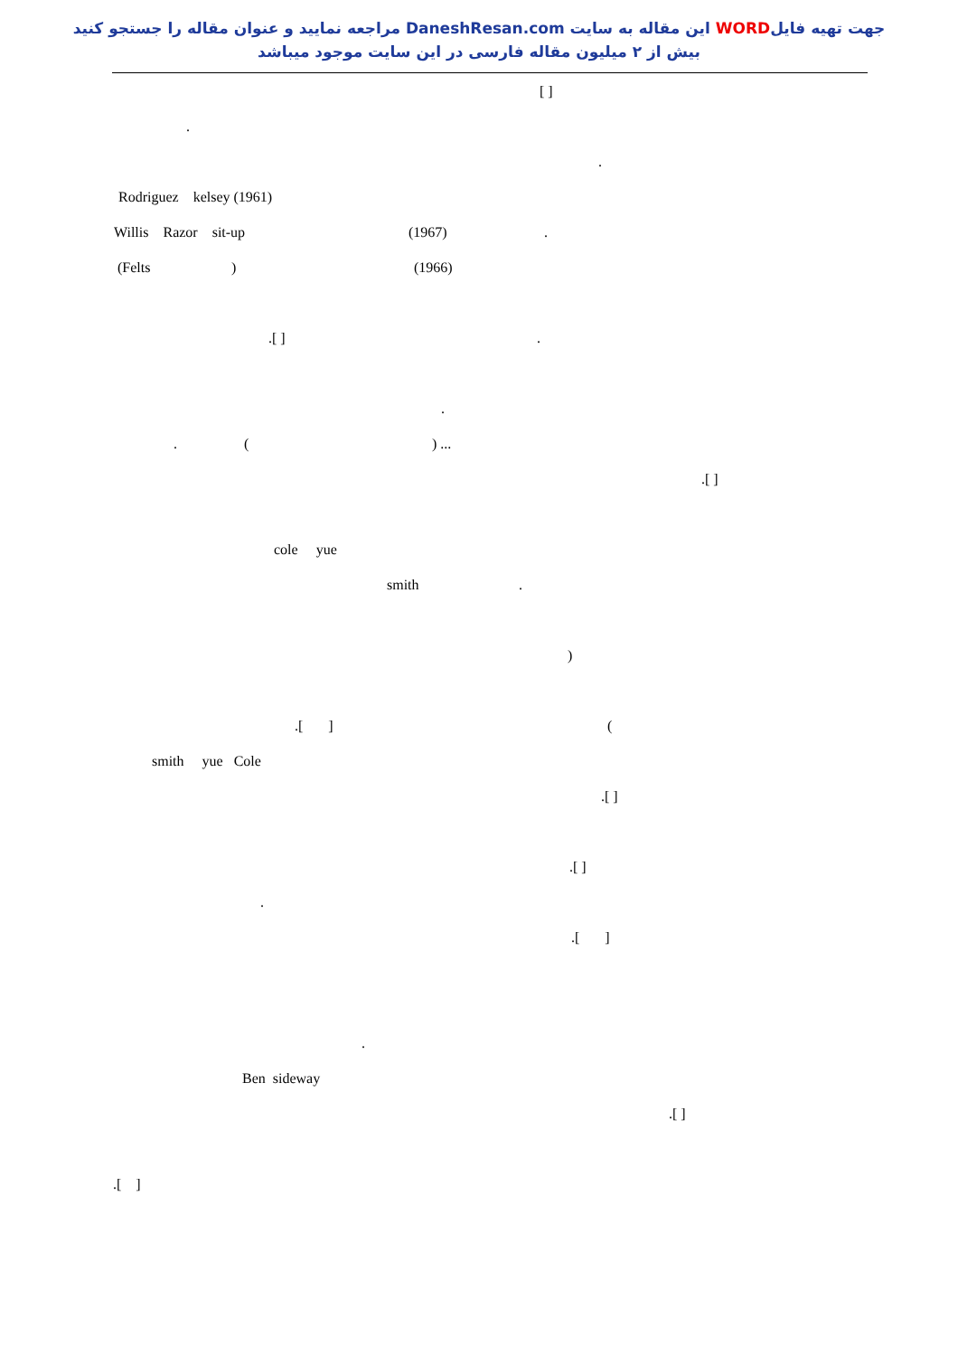جهت تهیه فایلWORD این مقاله به سایت DaneshResan.com مراجعه نمایید و عنوان مقاله را جستجو کنید
بیش از ۲ میلیون مقاله فارسی در این سایت موجود میباشد
[ ]
.
.
Rodriguez kelsey (1961)
Willis Razor sit-up (1967).
(Felts) (1966)
.[ ].
.
. () ...
.[ ]
cole yue
smith.
)
.[ ] (
smith yue Cole
.[ ]
.[ ]
.
.[ ]
.
Ben sideway
.[ ]
.[ ]